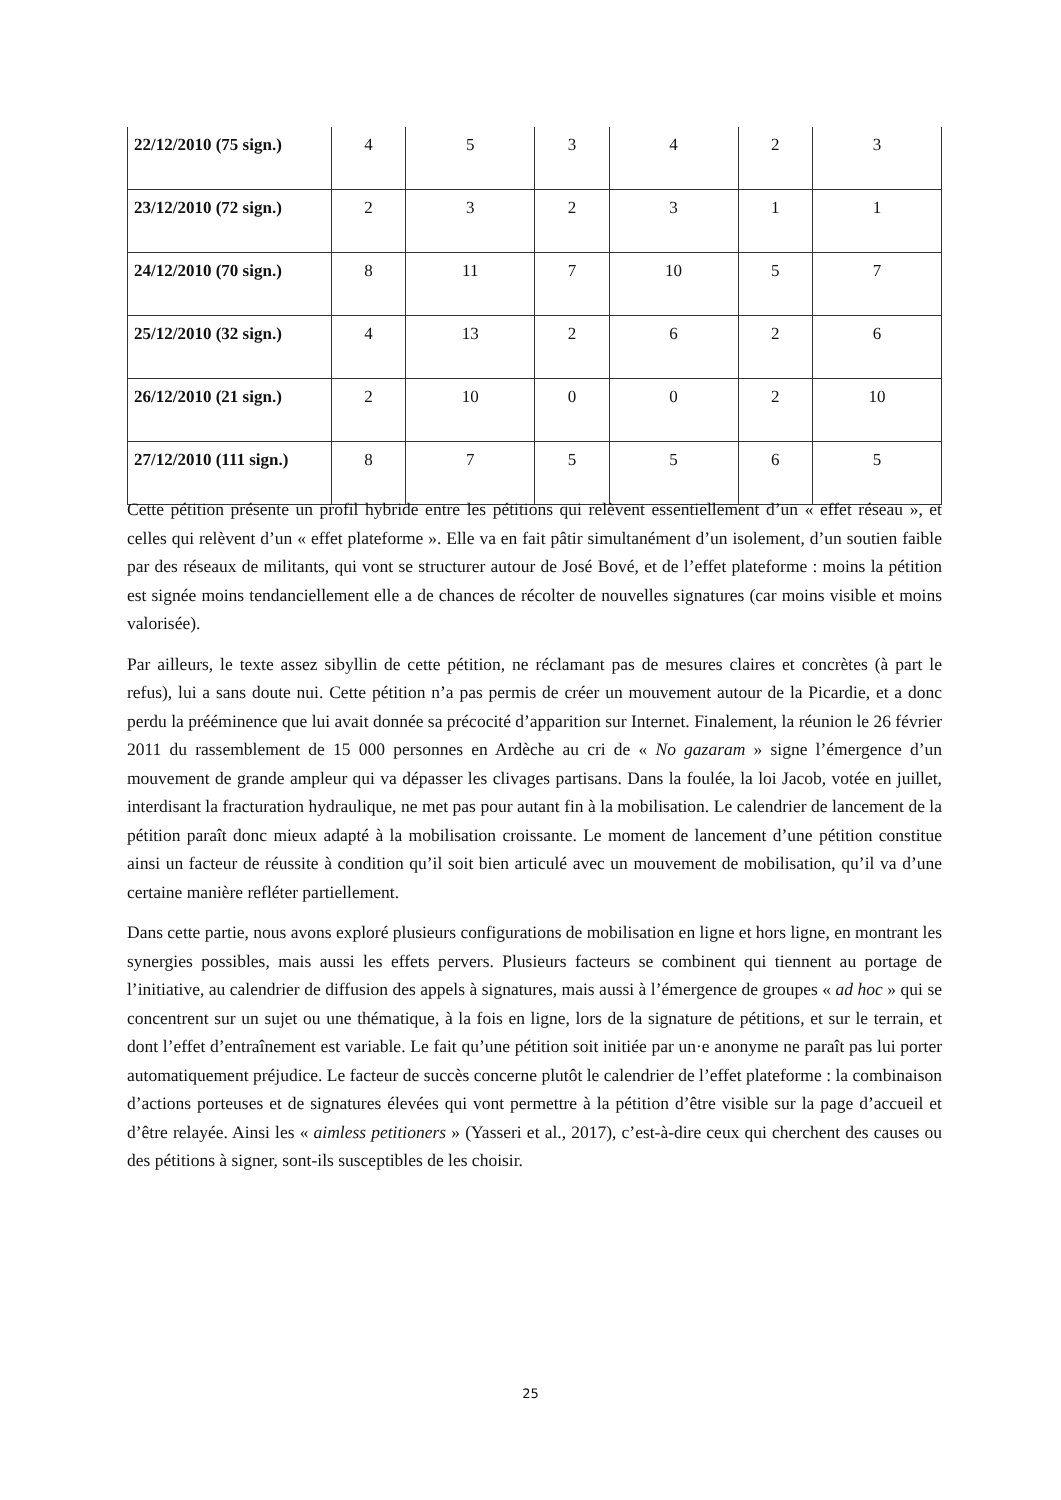| 22/12/2010 (75 sign.) | 4 | 5 | 3 | 4 | 2 | 3 |
| 23/12/2010 (72 sign.) | 2 | 3 | 2 | 3 | 1 | 1 |
| 24/12/2010 (70 sign.) | 8 | 11 | 7 | 10 | 5 | 7 |
| 25/12/2010 (32 sign.) | 4 | 13 | 2 | 6 | 2 | 6 |
| 26/12/2010 (21 sign.) | 2 | 10 | 0 | 0 | 2 | 10 |
| 27/12/2010 (111 sign.) | 8 | 7 | 5 | 5 | 6 | 5 |
Cette pétition présente un profil hybride entre les pétitions qui relèvent essentiellement d’un « effet réseau », et celles qui relèvent d’un « effet plateforme ». Elle va en fait pâtir simultanément d’un isolement, d’un soutien faible par des réseaux de militants, qui vont se structurer autour de José Bové, et de l’effet plateforme : moins la pétition est signée moins tendanciellement elle a de chances de récolter de nouvelles signatures (car moins visible et moins valorisée).
Par ailleurs, le texte assez sibyllin de cette pétition, ne réclamant pas de mesures claires et concrètes (à part le refus), lui a sans doute nui. Cette pétition n’a pas permis de créer un mouvement autour de la Picardie, et a donc perdu la prééminence que lui avait donnée sa précocité d’apparition sur Internet. Finalement, la réunion le 26 février 2011 du rassemblement de 15 000 personnes en Ardèche au cri de « No gazaram » signe l’émergence d’un mouvement de grande ampleur qui va dépasser les clivages partisans. Dans la foulée, la loi Jacob, votée en juillet, interdisant la fracturation hydraulique, ne met pas pour autant fin à la mobilisation. Le calendrier de lancement de la pétition paraît donc mieux adapté à la mobilisation croissante. Le moment de lancement d’une pétition constitue ainsi un facteur de réussite à condition qu’il soit bien articulé avec un mouvement de mobilisation, qu’il va d’une certaine manière refléter partiellement.
Dans cette partie, nous avons exploré plusieurs configurations de mobilisation en ligne et hors ligne, en montrant les synergies possibles, mais aussi les effets pervers. Plusieurs facteurs se combinent qui tiennent au portage de l’initiative, au calendrier de diffusion des appels à signatures, mais aussi à l’émergence de groupes « ad hoc » qui se concentrent sur un sujet ou une thématique, à la fois en ligne, lors de la signature de pétitions, et sur le terrain, et dont l’effet d’entraînement est variable. Le fait qu’une pétition soit initiée par un·e anonyme ne paraît pas lui porter automatiquement préjudice. Le facteur de succès concerne plutôt le calendrier de l’effet plateforme : la combinaison d’actions porteuses et de signatures élevées qui vont permettre à la pétition d’être visible sur la page d’accueil et d’être relayée. Ainsi les « aimless petitioners » (Yasseri et al., 2017), c’est-à-dire ceux qui cherchent des causes ou des pétitions à signer, sont-ils susceptibles de les choisir.
25